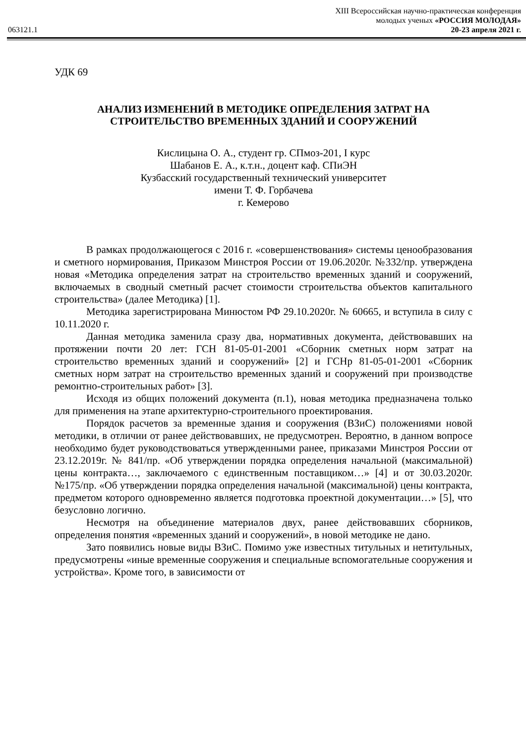XIII Всероссийская научно-практическая конференция
молодых ученых «РОССИЯ МОЛОДАЯ»
063121.1 20-23 апреля 2021 г.
УДК 69
АНАЛИЗ ИЗМЕНЕНИЙ В МЕТОДИКЕ ОПРЕДЕЛЕНИЯ ЗАТРАТ НА СТРОИТЕЛЬСТВО ВРЕМЕННЫХ ЗДАНИЙ И СООРУЖЕНИЙ
Кислицына О. А., студент гр. СПмоз-201, I курс
Шабанов Е. А., к.т.н., доцент каф. СПиЭН
Кузбасский государственный технический университет
имени Т. Ф. Горбачева
г. Кемерово
В рамках продолжающегося с 2016 г. «совершенствования» системы ценообразования и сметного нормирования, Приказом Минстроя России от 19.06.2020г. №332/пр. утверждена новая «Методика определения затрат на строительство временных зданий и сооружений, включаемых в сводный сметный расчет стоимости строительства объектов капитального строительства» (далее Методика) [1].
Методика зарегистрирована Минюстом РФ 29.10.2020г. № 60665, и вступила в силу с 10.11.2020 г.
Данная методика заменила сразу два, нормативных документа, действовавших на протяжении почти 20 лет: ГСН 81-05-01-2001 «Сборник сметных норм затрат на строительство временных зданий и сооружений» [2] и ГСНр 81-05-01-2001 «Сборник сметных норм затрат на строительство временных зданий и сооружений при производстве ремонтно-строительных работ» [3].
Исходя из общих положений документа (п.1), новая методика предназначена только для применения на этапе архитектурно-строительного проектирования.
Порядок расчетов за временные здания и сооружения (ВЗиС) положениями новой методики, в отличии от ранее действовавших, не предусмотрен. Вероятно, в данном вопросе необходимо будет руководствоваться утвержденными ранее, приказами Минстроя России от 23.12.2019г. № 841/пр. «Об утверждении порядка определения начальной (максимальной) цены контракта…, заключаемого с единственным поставщиком…» [4] и от 30.03.2020г. №175/пр. «Об утверждении порядка определения начальной (максимальной) цены контракта, предметом которого одновременно является подготовка проектной документации…» [5], что безусловно логично.
Несмотря на объединение материалов двух, ранее действовавших сборников, определения понятия «временных зданий и сооружений», в новой методике не дано.
Зато появились новые виды ВЗиС. Помимо уже известных титульных и нетитульных, предусмотрены «иные временные сооружения и специальные вспомогательные сооружения и устройства». Кроме того, в зависимости от